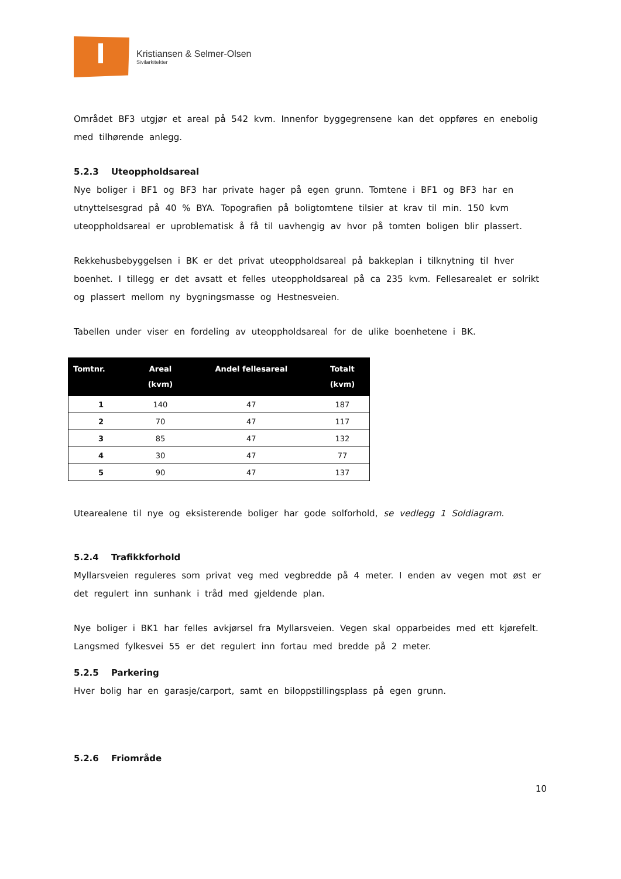Kristiansen & Selmer-Olsen
Sivilarkitekter
Området BF3 utgjør et areal på 542 kvm. Innenfor byggegrensene kan det oppføres en enebolig med tilhørende anlegg.
5.2.3 Uteoppholdsareal
Nye boliger i BF1 og BF3 har private hager på egen grunn. Tomtene i BF1 og BF3 har en utnyttelsesgrad på 40 % BYA. Topografien på boligtomtene tilsier at krav til min. 150 kvm uteoppholdsareal er uproblematisk å få til uavhengig av hvor på tomten boligen blir plassert.
Rekkehusbebyggelsen i BK er det privat uteoppholdsareal på bakkeplan i tilknytning til hver boenhet. I tillegg er det avsatt et felles uteoppholdsareal på ca 235 kvm. Fellesarealet er solrikt og plassert mellom ny bygningsmasse og Hestnesveien.
Tabellen under viser en fordeling av uteoppholdsareal for de ulike boenhetene i BK.
| Tomtnr. | Areal (kvm) | Andel fellesareal | Totalt (kvm) |
| --- | --- | --- | --- |
| 1 | 140 | 47 | 187 |
| 2 | 70 | 47 | 117 |
| 3 | 85 | 47 | 132 |
| 4 | 30 | 47 | 77 |
| 5 | 90 | 47 | 137 |
Utearealene til nye og eksisterende boliger har gode solforhold, se vedlegg 1 Soldiagram.
5.2.4 Trafikkforhold
Myllarsveien reguleres som privat veg med vegbredde på 4 meter. I enden av vegen mot øst er det regulert inn sunhank i tråd med gjeldende plan.
Nye boliger i BK1 har felles avkjørsel fra Myllarsveien. Vegen skal opparbeides med ett kjørefelt.
Langsmed fylkesvei 55 er det regulert inn fortau med bredde på 2 meter.
5.2.5 Parkering
Hver bolig har en garasje/carport, samt en biloppstillingsplass på egen grunn.
5.2.6 Friområde
10